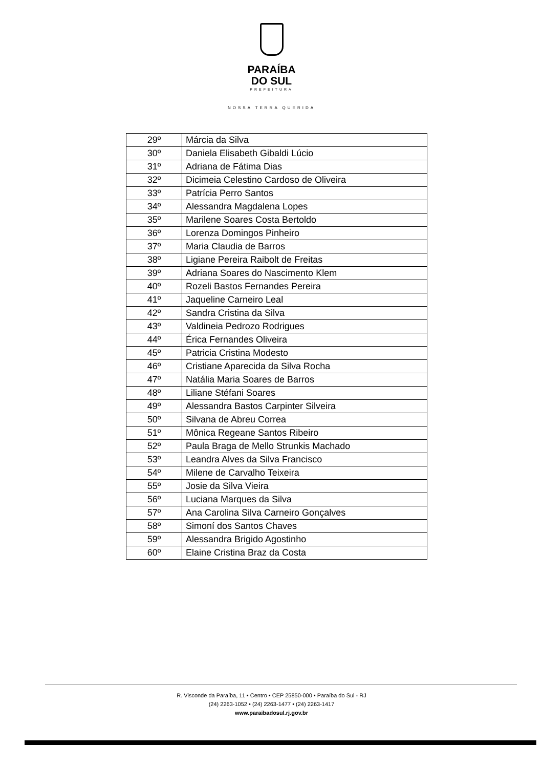PARAÍBA
DO SUL
PREFEITURA
NOSSA TERRA QUERIDA
| 29º | Márcia da Silva |
| 30º | Daniela Elisabeth Gibaldi Lúcio |
| 31º | Adriana de Fátima Dias |
| 32º | Dicimeia Celestino Cardoso de Oliveira |
| 33º | Patrícia Perro Santos |
| 34º | Alessandra Magdalena Lopes |
| 35º | Marilene Soares Costa Bertoldo |
| 36º | Lorenza Domingos Pinheiro |
| 37º | Maria Claudia de Barros |
| 38º | Ligiane Pereira Raibolt de Freitas |
| 39º | Adriana Soares do Nascimento Klem |
| 40º | Rozeli Bastos Fernandes Pereira |
| 41º | Jaqueline Carneiro Leal |
| 42º | Sandra Cristina da Silva |
| 43º | Valdineia Pedrozo Rodrigues |
| 44º | Érica Fernandes Oliveira |
| 45º | Patricia Cristina Modesto |
| 46º | Cristiane Aparecida da Silva Rocha |
| 47º | Natália Maria Soares de Barros |
| 48º | Liliane Stéfani Soares |
| 49º | Alessandra Bastos Carpinter Silveira |
| 50º | Silvana de Abreu Correa |
| 51º | Mônica Regeane Santos Ribeiro |
| 52º | Paula Braga de Mello Strunkis Machado |
| 53º | Leandra Alves da Silva Francisco |
| 54º | Milene de Carvalho Teixeira |
| 55º | Josie da Silva Vieira |
| 56º | Luciana Marques da Silva |
| 57º | Ana Carolina Silva Carneiro Gonçalves |
| 58º | Simoní dos Santos Chaves |
| 59º | Alessandra Brigido Agostinho |
| 60º | Elaine Cristina Braz da Costa |
R. Visconde da Paraíba, 11 • Centro • CEP 25850-000 • Paraíba do Sul - RJ
(24) 2263-1052 • (24) 2263-1477 • (24) 2263-1417
www.paraibadosul.rj.gov.br